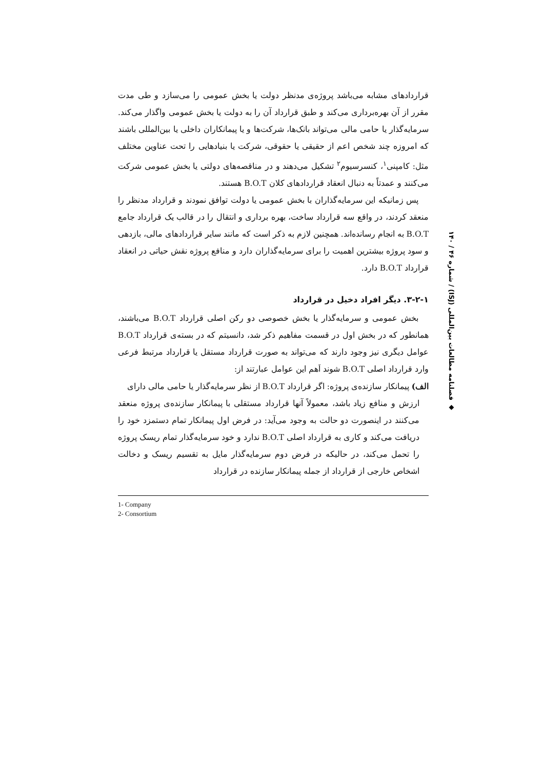قراردادهای مشابه می‌باشد پروژه‌ی مدنظر دولت یا بخش عمومی را می‌سازد و طی مدت مقرر از آن بهره‌برداری می‌کند و طبق قرارداد آن را به دولت یا بخش عمومی واگذار می‌کند. سرمایه‌گذار یا حامی مالی می‌تواند بانک‌ها، شرکت‌ها و یا پیمانکاران داخلی یا بین‌المللی باشند که امروزه چند شخص اعم از حقیقی یا حقوقی، شرکت یا بنیادهایی را تحت عناوین مختلف مثل: کامپنی<sup>۱</sup>، کنسرسیوم<sup>۲</sup> تشکیل می‌دهند و در مناقصه‌های دولتی یا بخش عمومی شرکت می‌کنند و عمدتاً به دنبال انعقاد قراردادهای کلان B.O.T هستند.
پس زمانیکه این سرمایه‌گذاران با بخش عمومی یا دولت توافق نمودند و قرارداد مدنظر را منعقد کردند، در واقع سه قرارداد ساخت، بهره برداری و انتقال را در قالب یک قرارداد جامع B.O.T به انجام رسانده‌اند. همچنین لازم به ذکر است که مانند سایر قراردادهای مالی، بازدهی و سود پروژه بیشترین اهمیت را برای سرمایه‌گذاران دارد و منافع پروژه نقش حیاتی در انعقاد قرارداد B.O.T دارد.
۳-۲-۱. دیگر افراد دخیل در قرارداد
بخش عمومی و سرمایه‌گذار یا بخش خصوصی دو رکن اصلی قرارداد B.O.T می‌باشند، همانطور که در بخش اول در قسمت مفاهیم ذکر شد، دانسیتم که در بسته‌ی قرارداد B.O.T عوامل دیگری نیز وجود دارند که می‌تواند به صورت قرارداد مستقل یا قرارداد مرتبط فرعی وارد قرارداد اصلی B.O.T شوند اَهم این عوامل عبارتند از:
الف) پیمانکار سازنده‌ی پروژه: اگر قرارداد B.O.T از نظر سرمایه‌گذار یا حامی مالی دارای
ارزش و منافع زیاد باشد، معمولاً آنها قرارداد مستقلی با پیمانکار سازنده‌ی پروژه منعقد می‌کنند در اینصورت دو حالت به وجود می‌آید: در فرض اول پیمانکار تمام دستمزد خود را دریافت می‌کند و کاری به قرارداد اصلی B.O.T ندارد و خود سرمایه‌گذار تمام ریسک پروژه را تحمل می‌کند، در حالیکه در فرض دوم سرمایه‌گذار مایل به تقسیم ریسک و دخالت اشخاص خارجی از قرارداد از جمله پیمانکار سازنده در قرارداد
1- Company
2- Consortium
◆ فصلنامه مطالعات بین‌المللی (ISJ) / شماره ۴۶ / ۱۴۰